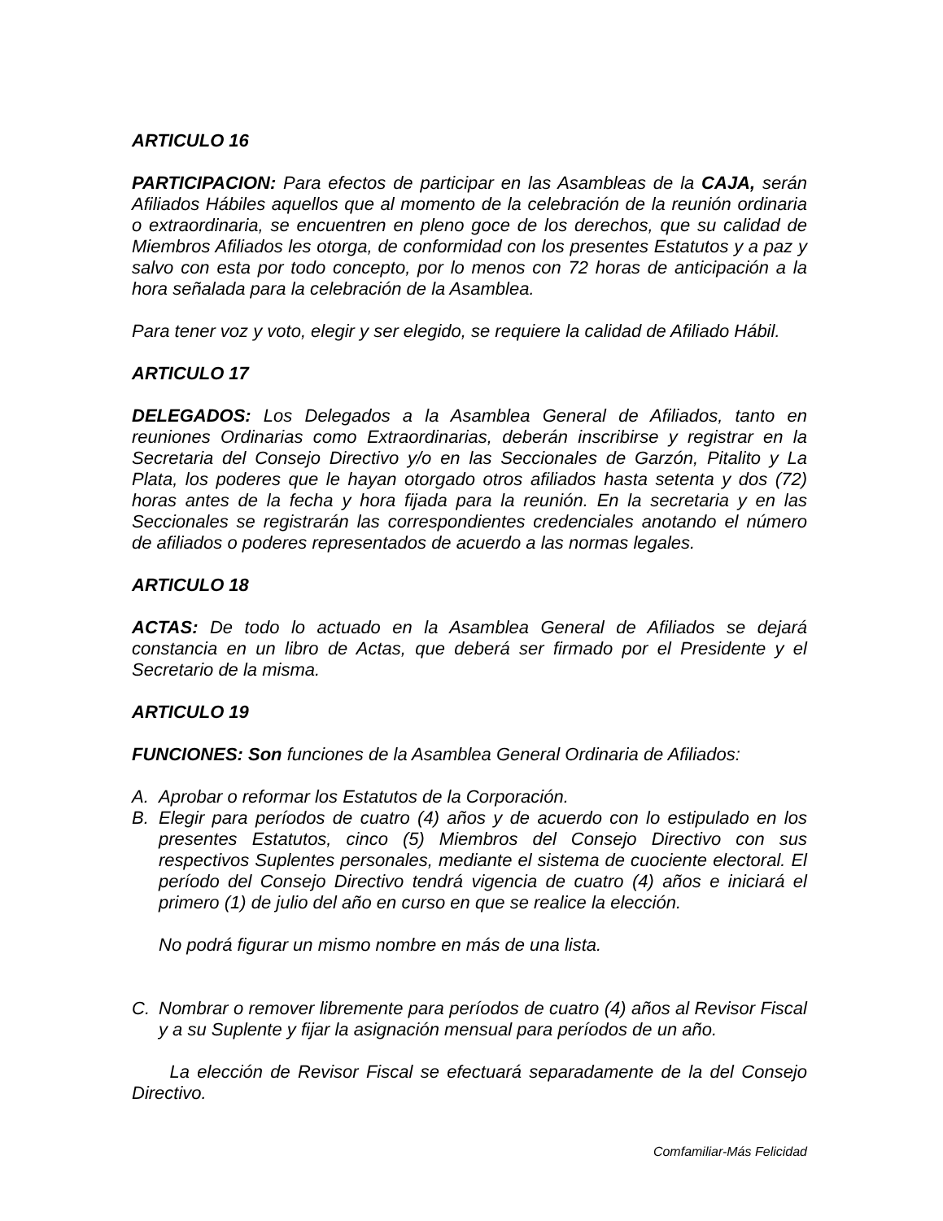ARTICULO 16
PARTICIPACION: Para efectos de participar en las Asambleas de la CAJA, serán Afiliados Hábiles aquellos que al momento de la celebración de la reunión ordinaria o extraordinaria, se encuentren en pleno goce de los derechos, que su calidad de Miembros Afiliados les otorga, de conformidad con los presentes Estatutos y a paz y salvo con esta por todo concepto, por lo menos con 72 horas de anticipación a la hora señalada para la celebración de la Asamblea.
Para tener voz y voto, elegir y ser elegido, se requiere la calidad de Afiliado Hábil.
ARTICULO 17
DELEGADOS: Los Delegados a la Asamblea General de Afiliados, tanto en reuniones Ordinarias como Extraordinarias, deberán inscribirse y registrar en la Secretaria del Consejo Directivo y/o en las Seccionales de Garzón, Pitalito y La Plata, los poderes que le hayan otorgado otros afiliados hasta setenta y dos (72) horas antes de la fecha y hora fijada para la reunión. En la secretaria y en las Seccionales se registrarán las correspondientes credenciales anotando el número de afiliados o poderes representados de acuerdo a las normas legales.
ARTICULO 18
ACTAS: De todo lo actuado en la Asamblea General de Afiliados se dejará constancia en un libro de Actas, que deberá ser firmado por el Presidente y el Secretario de la misma.
ARTICULO 19
FUNCIONES: Son funciones de la Asamblea General Ordinaria de Afiliados:
A. Aprobar o reformar los Estatutos de la Corporación.
B. Elegir para períodos de cuatro (4) años y de acuerdo con lo estipulado en los presentes Estatutos, cinco (5) Miembros del Consejo Directivo con sus respectivos Suplentes personales, mediante el sistema de cuociente electoral. El período del Consejo Directivo tendrá vigencia de cuatro (4) años e iniciará el primero (1) de julio del año en curso en que se realice la elección.
No podrá figurar un mismo nombre en más de una lista.
C. Nombrar o remover libremente para períodos de cuatro (4) años al Revisor Fiscal y a su Suplente y fijar la asignación mensual para períodos de un año.
La elección de Revisor Fiscal se efectuará separadamente de la del Consejo Directivo.
Comfamiliar-Más Felicidad